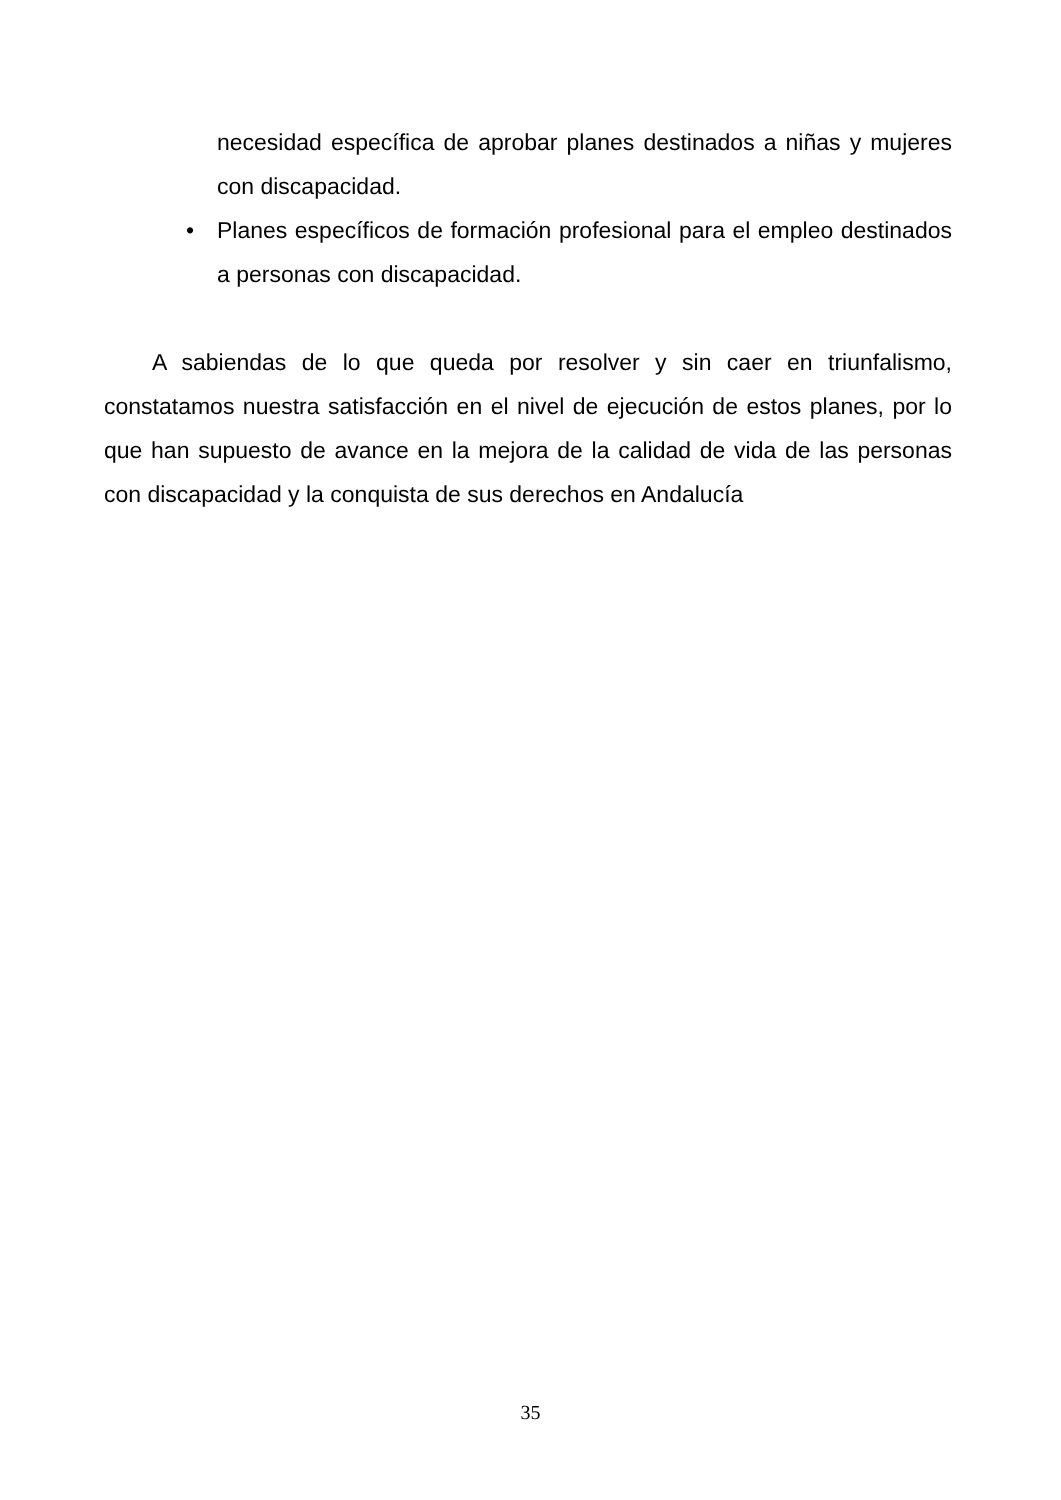necesidad específica de aprobar planes destinados a niñas y mujeres con discapacidad.
• Planes específicos de formación profesional para el empleo destinados a personas con discapacidad.
A sabiendas de lo que queda por resolver y sin caer en triunfalismo, constatamos nuestra satisfacción en el nivel de ejecución de estos planes, por lo que han supuesto de avance en la mejora de la calidad de vida de las personas con discapacidad y la conquista de sus derechos en Andalucía
35